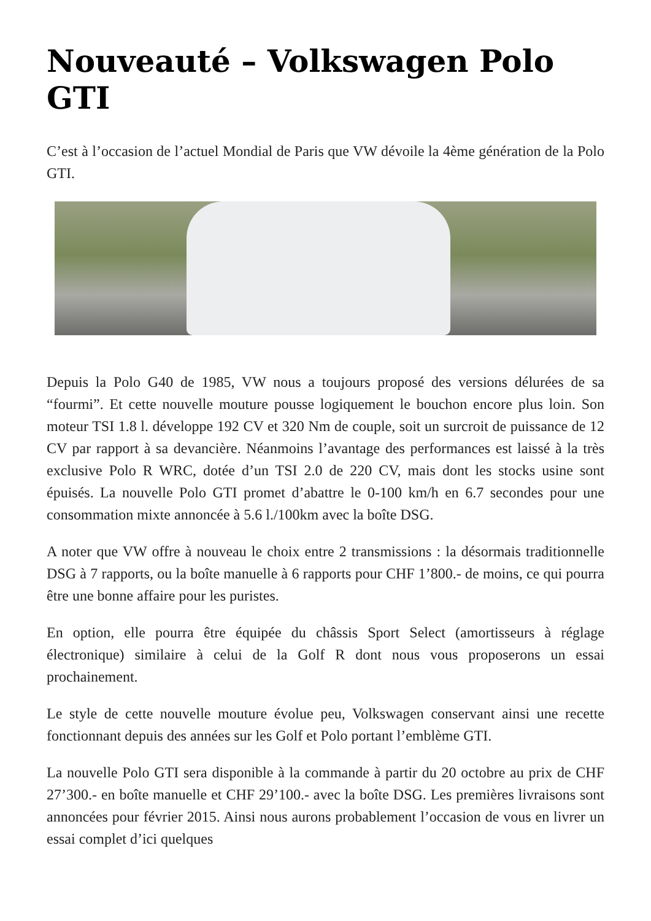Nouveauté – Volkswagen Polo GTI
C’est à l’occasion de l’actuel Mondial de Paris que VW dévoile la 4ème génération de la Polo GTI.
Depuis la Polo G40 de 1985, VW nous a toujours proposé des versions délurées de sa “fourmi”. Et cette nouvelle mouture pousse logiquement le bouchon encore plus loin. Son moteur TSI 1.8 l. développe 192 CV et 320 Nm de couple, soit un surcroit de puissance de 12 CV par rapport à sa devancière. Néanmoins l’avantage des performances est laissé à la très exclusive Polo R WRC, dotée d’un TSI 2.0 de 220 CV, mais dont les stocks usine sont épuisés. La nouvelle Polo GTI promet d’abattre le 0-100 km/h en 6.7 secondes pour une consommation mixte annoncée à 5.6 l./100km avec la boîte DSG.
A noter que VW offre à nouveau le choix entre 2 transmissions : la désormais traditionnelle DSG à 7 rapports, ou la boîte manuelle à 6 rapports pour CHF 1’800.- de moins, ce qui pourra être une bonne affaire pour les puristes.
En option, elle pourra être équipée du châssis Sport Select (amortisseurs à réglage électronique) similaire à celui de la Golf R dont nous vous proposerons un essai prochainement.
Le style de cette nouvelle mouture évolue peu, Volkswagen conservant ainsi une recette fonctionnant depuis des années sur les Golf et Polo portant l’emblème GTI.
La nouvelle Polo GTI sera disponible à la commande à partir du 20 octobre au prix de CHF 27’300.- en boîte manuelle et CHF 29’100.- avec la boîte DSG. Les premières livraisons sont annoncées pour février 2015. Ainsi nous aurons probablement l’occasion de vous en livrer un essai complet d’ici quelques